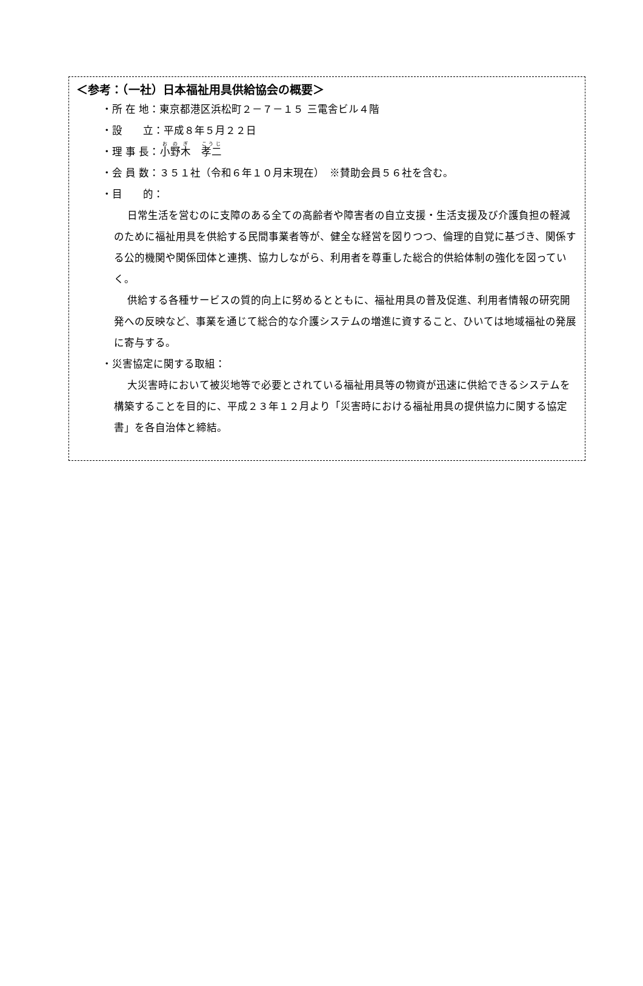＜参考：（一社）日本福祉用具供給協会の概要＞
・所 在 地：東京都港区浜松町２－７－１５ 三電舎ビル４階
・設　　立：平成８年５月２２日
・理 事 長：小野木　孝二
・会 員 数：３５１社（令和６年１０月末現在）　※賛助会員５６社を含む。
・目　　的：
日常生活を営むのに支障のある全ての高齢者や障害者の自立支援・生活支援及び介護負担の軽減のために福祉用具を供給する民間事業者等が、健全な経営を図りつつ、倫理的自覚に基づき、関係する公的機関や関係団体と連携、協力しながら、利用者を尊重した総合的供給体制の強化を図っていく。
供給する各種サービスの質的向上に努めるとともに、福祉用具の普及促進、利用者情報の研究開発への反映など、事業を通じて総合的な介護システムの増進に資すること、ひいては地域福祉の発展に寄与する。
・災害協定に関する取組：
大災害時において被災地等で必要とされている福祉用具等の物資が迅速に供給できるシステムを構築することを目的に、平成２３年１２月より「災害時における福祉用具の提供協力に関する協定書」を各自治体と締結。